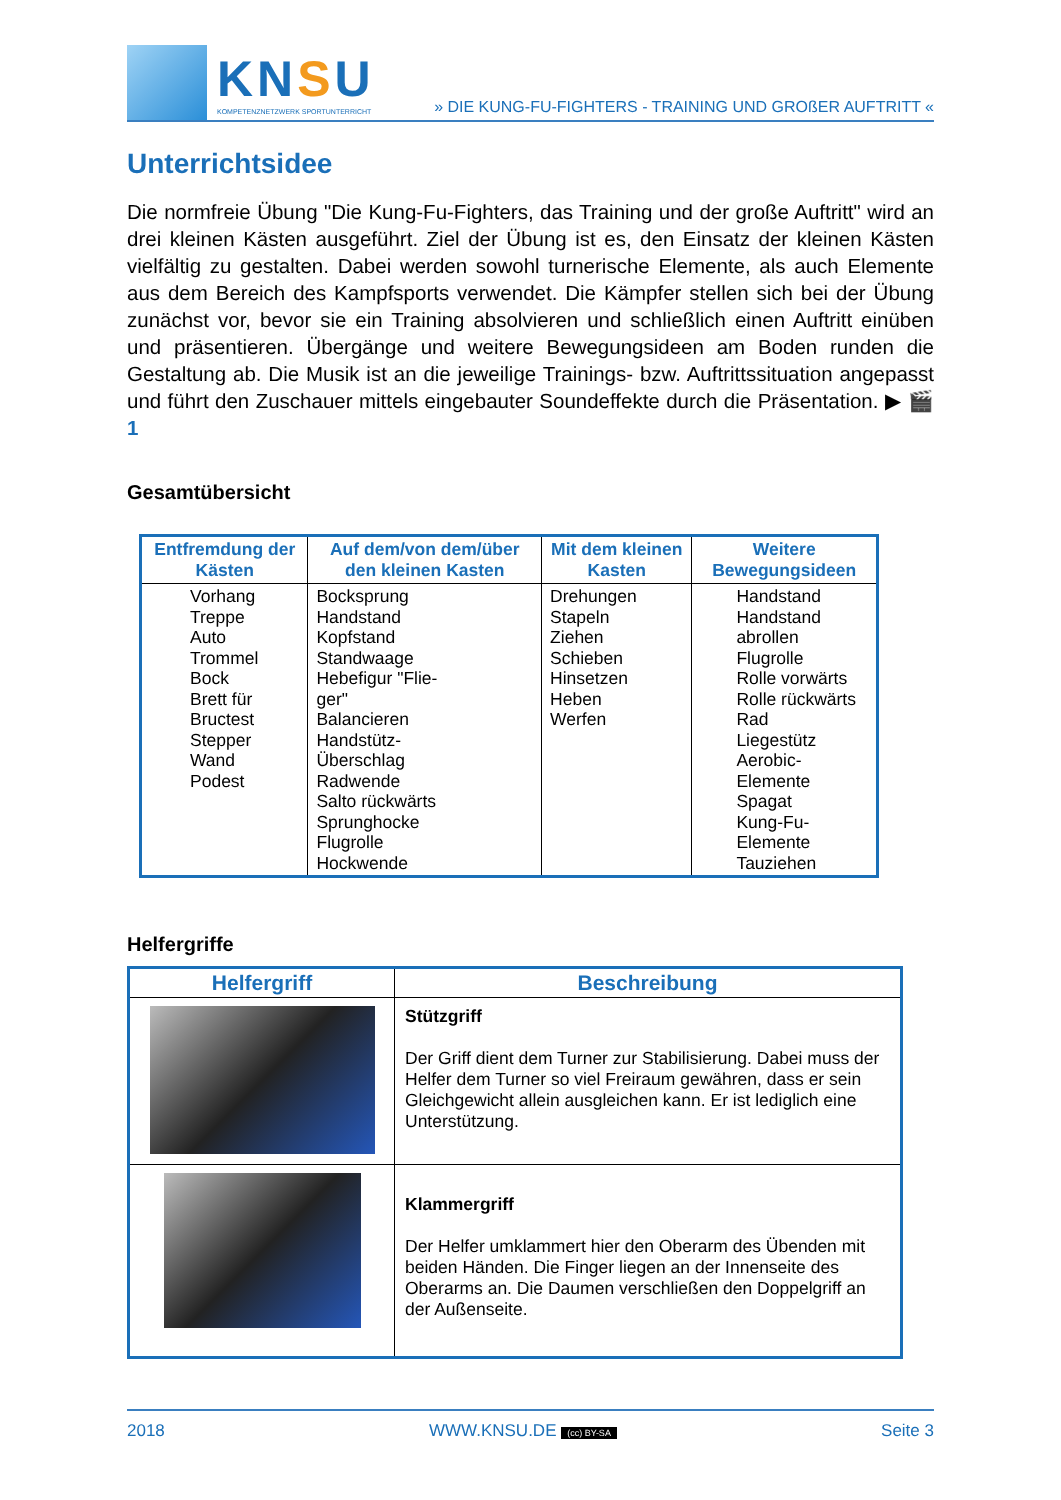KNSU
KOMPETENZNETZWERK SPORTUNTERRICHT
» DIE KUNG-FU-FIGHTERS - TRAINING UND GROßER AUFTRITT «
Unterrichtsidee
Die normfreie Übung "Die Kung-Fu-Fighters, das Training und der große Auftritt" wird an drei kleinen Kästen ausgeführt. Ziel der Übung ist es, den Einsatz der kleinen Kästen vielfältig zu gestalten. Dabei werden sowohl turnerische Elemente, als auch Elemente aus dem Bereich des Kampfsports verwendet. Die Kämpfer stellen sich bei der Übung zunächst vor, bevor sie ein Training absolvieren und schließlich einen Auftritt einüben und präsentieren. Übergänge und weitere Bewegungsideen am Boden runden die Gestaltung ab. Die Musik ist an die jeweilige Trainings- bzw. Auftrittssituation angepasst und führt den Zuschauer mittels eingebauter Soundeffekte durch die Präsentation. ▶ 🎬 1
Gesamtübersicht
| Entfremdung der Kästen | Auf dem/von dem/über den kleinen Kasten | Mit dem kleinen Kasten | Weitere Bewegungsideen |
| --- | --- | --- | --- |
| Vorhang Treppe Auto Trommel Bock Brett für Bructest Stepper Wand Podest | Bocksprung Handstand Kopfstand Standwaage Hebefigur "Flie- ger" Balancieren Handstütz- Überschlag Radwende Salto rückwärts Sprunghocke Flugrolle Hockwende | Drehungen Stapeln Ziehen Schieben Hinsetzen Heben Werfen | Handstand Handstand abrollen Flugrolle Rolle vorwärts Rolle rückwärts Rad Liegestütz Aerobic-Elemente Spagat Kung-Fu- Elemente Tauziehen |
Helfergriffe
| Helfergriff | Beschreibung |
| --- | --- |
| | Stützgriff Der Griff dient dem Turner zur Stabilisierung. Dabei muss der Helfer dem Turner so viel Freiraum gewähren, dass er sein Gleichgewicht allein ausgleichen kann. Er ist lediglich eine Unterstützung. |
| | Klammergriff Der Helfer umklammert hier den Oberarm des Übenden mit beiden Händen. Die Finger liegen an der Innenseite des Oberarms an. Die Daumen verschließen den Doppelgriff an der Außenseite. |
2018 WWW.KNSU.DE (cc) BY-SA Seite 3